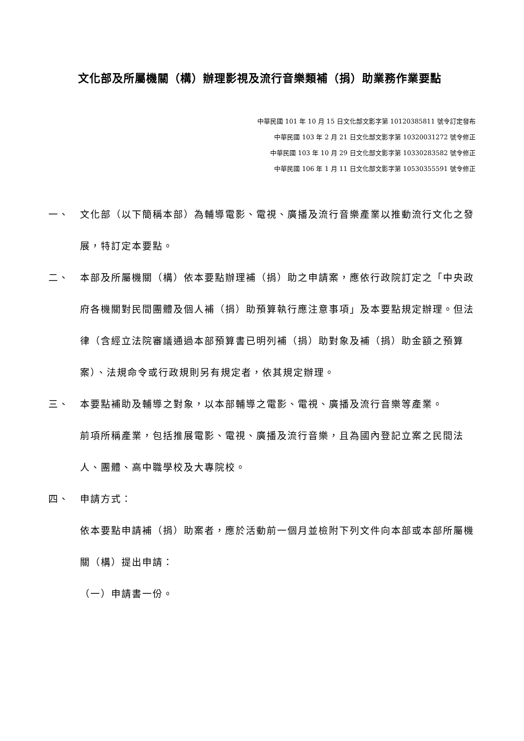文化部及所屬機關（構）辦理影視及流行音樂類補（捐）助業務作業要點
中華民國 101 年 10 月 15 日文化部文影字第 10120385811 號令訂定發布
中華民國 103 年 2 月 21 日文化部文影字第 10320031272 號令修正
中華民國 103 年 10 月 29 日文化部文影字第 10330283582 號令修正
中華民國 106 年 1 月 11 日文化部文影字第 10530355591 號令修正
一、 文化部（以下簡稱本部）為輔導電影、電視、廣播及流行音樂產業以推動流行文化之發展，特訂定本要點。
二、 本部及所屬機關（構）依本要點辦理補（捐）助之申請案，應依行政院訂定之「中央政府各機關對民間團體及個人補（捐）助預算執行應注意事項」及本要點規定辦理。但法律（含經立法院審議通過本部預算書已明列補（捐）助對象及補（捐）助金額之預算案）、法規命令或行政規則另有規定者，依其規定辦理。
三、 本要點補助及輔導之對象，以本部輔導之電影、電視、廣播及流行音樂等產業。
前項所稱產業，包括推展電影、電視、廣播及流行音樂，且為國內登記立案之民間法人、團體、高中職學校及大專院校。
四、 申請方式：
依本要點申請補（捐）助案者，應於活動前一個月並檢附下列文件向本部或本部所屬機關（構）提出申請：
（一）申請書一份。